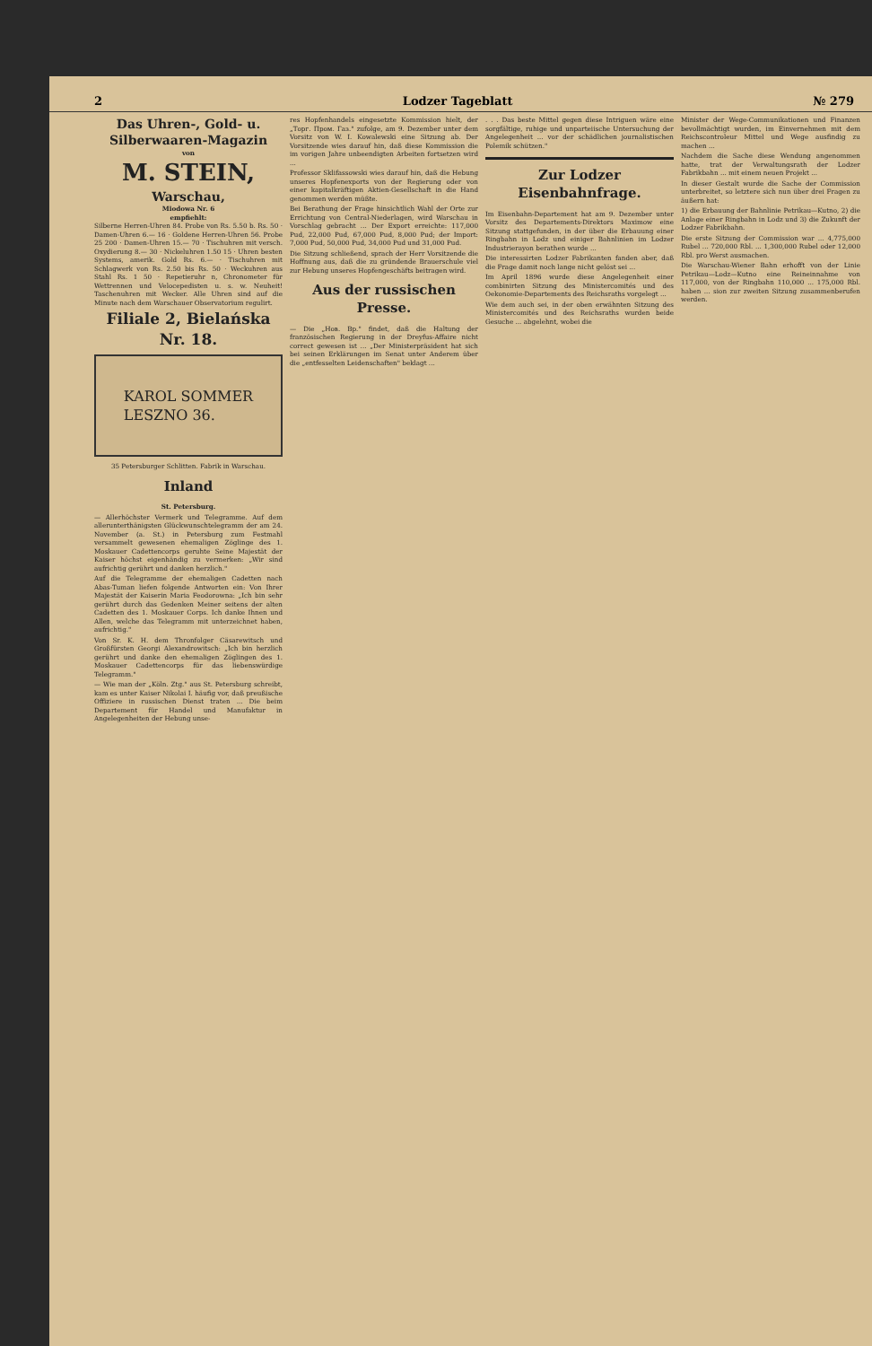2 Lodzer Tageblatt № 279
Das Uhren-, Gold- u. Silberwaaren-Magazin
von
M. STEIN,
Warschau,
Miodowa Nr. 6
empfiehlt:
Silberne Herren-Uhren 84. Probe von Rs. 5.50 b. Rs. 50 · Damen-Uhren 6.— 16 · Goldene Herren-Uhren 56. Probe 25 200 · Damen-Uhren 15.— 70 · Tischuhren mit versch. Oxydierung 8.— 30 · Nickeluhren 1.50 15 · Uhren besten Systems, amerik. Gold Rs. 6.— · Tischuhren mit Schlagwerk von Rs. 2.50 bis Rs. 50 · Weckuhren aus Stahl Rs. 1 50 · Repetieruhr n, Chronometer für Wettrennen und Velocepedisten u. s. w. Neuheit! Taschenuhren mit Wecker. Alle Uhren sind auf die Minute nach dem Warschauer Observatorium regulirt.
Filiale 2, Bielańska Nr. 18.
KAROL SOMMER
LESZNO 36.
35 Petersburger Schlitten. Fabrik in Warschau.
Inland
St. Petersburg.
— Allerhöchster Vermerk und Telegramme. Auf dem allerunterthänigsten Glückwunschtelegramm der am 24. November (a. St.) in Petersburg zum Festmahl versammelt gewesenen ehemaligen Zöglinge des 1. Moskauer Cadettencorps geruhte Seine Majestät der Kaiser höchst eigenhändig zu vermerken: „Wir sind aufrichtig gerührt und danken herzlich."
Auf die Telegramme der ehemaligen Cadetten nach Abas-Tuman liefen folgende Antworten ein: Von Ihrer Majestät der Kaiserin Maria Feodorowna: „Ich bin sehr gerührt durch das Gedenken Meiner seitens der alten Cadetten des 1. Moskauer Corps. Ich danke Ihnen und Allen, welche das Telegramm mit unterzeichnet haben, aufrichtig."
Von Sr. K. H. dem Thronfolger Cäsarewitsch und Großfürsten Georgi Alexandrowitsch: „Ich bin herzlich gerührt und danke den ehemaligen Zöglingen des 1. Moskauer Cadettencorps für das liebenswürdige Telegramm."
— Wie man der „Köln. Ztg." aus St. Petersburg schreibt, kam es unter Kaiser Nikolai I. häufig vor, daß preußische Offiziere in russischen Dienst traten ... Die beim Departement für Handel und Manufaktur in Angelegenheiten der Hebung unse-
res Hopfenhandels eingesetzte Kommission hielt, der „Торг. Пром. Газ." zufolge, am 9. Dezember unter dem Vorsitz von W. I. Kowalewski eine Sitzung ab. Der Vorsitzende wies darauf hin, daß diese Kommission die im vorigen Jahre unbeendigten Arbeiten fortsetzen wird ...
Professor Sklifassowski wies darauf hin, daß die Hebung unseres Hopfenexports von der Regierung oder von einer kapitalkräftigen Aktien-Gesellschaft in die Hand genommen werden müßte.
Bei Berathung der Frage hinsichtlich Wahl der Orte zur Errichtung von Central-Niederlagen, wird Warschau in Vorschlag gebracht ... Der Export erreichte: 117,000 Pud, 22,000 Pud, 67,000 Pud, 8,000 Pud; der Import: 7,000 Pud, 50,000 Pud, 34,000 Pud und 31,000 Pud.
Die Sitzung schließend, sprach der Herr Vorsitzende die Hoffnung aus, daß die zu gründende Brauerschule viel zur Hebung unseres Hopfengeschäfts beitragen wird.
Aus der russischen Presse.
— Die „Нов. Вр." findet, daß die Haltung der französischen Regierung in der Dreyfus-Affaire nicht correct gewesen ist ... „Der Ministerpräsident hat sich bei seinen Erklärungen im Senat unter Anderem über die „entfesselten Leidenschaften" beklagt ...
. . . Das beste Mittel gegen diese Intriguen wäre eine sorgfältige, ruhige und unparteiische Untersuchung der Angelegenheit ... vor der schädlichen journalistischen Polemik schützen."
Zur Lodzer Eisenbahnfrage.
Im Eisenbahn-Departement hat am 9. Dezember unter Vorsitz des Departements-Direktors Maximow eine Sitzung stattgefunden, in der über die Erbauung einer Ringbahn in Lodz und einiger Bahnlinien im Lodzer Industrierayon berathen wurde ...
Die interessirten Lodzer Fabrikanten fanden aber, daß die Frage damit noch lange nicht gelöst sei ...
Im April 1896 wurde diese Angelegenheit einer combinirten Sitzung des Ministercomités und des Oekonomie-Departements des Reichsraths vorgelegt ...
Wie dem auch sei, in der oben erwähnten Sitzung des Ministercomités und des Reichsraths wurden beide Gesuche ... abgelehnt, wobei die
Minister der Wege-Communikationen und Finanzen bevollmächtigt wurden, im Einvernehmen mit dem Reichscontroleur Mittel und Wege ausfindig zu machen ...
Nachdem die Sache diese Wendung angenommen hatte, trat der Verwaltungsrath der Lodzer Fabrikbahn ... mit einem neuen Projekt ...
In dieser Gestalt wurde die Sache der Commission unterbreitet, so letztere sich nun über drei Fragen zu äußern hat:
1) die Erbauung der Bahnlinie Petrikau—Kutno, 2) die Anlage einer Ringbahn in Lodz und 3) die Zukunft der Lodzer Fabrikbahn.
Die erste Sitzung der Commission war ... 4,775,000 Rubel ... 720,000 Rbl. ... 1,300,000 Rubel oder 12,000 Rbl. pro Werst ausmachen.
Die Warschau-Wiener Bahn erhofft von der Linie Petrikau—Lodz—Kutno eine Reineinnahme von 117,000, von der Ringbahn 110,000 ... 175,000 Rbl. haben ... sion zur zweiten Sitzung zusammenberufen werden.